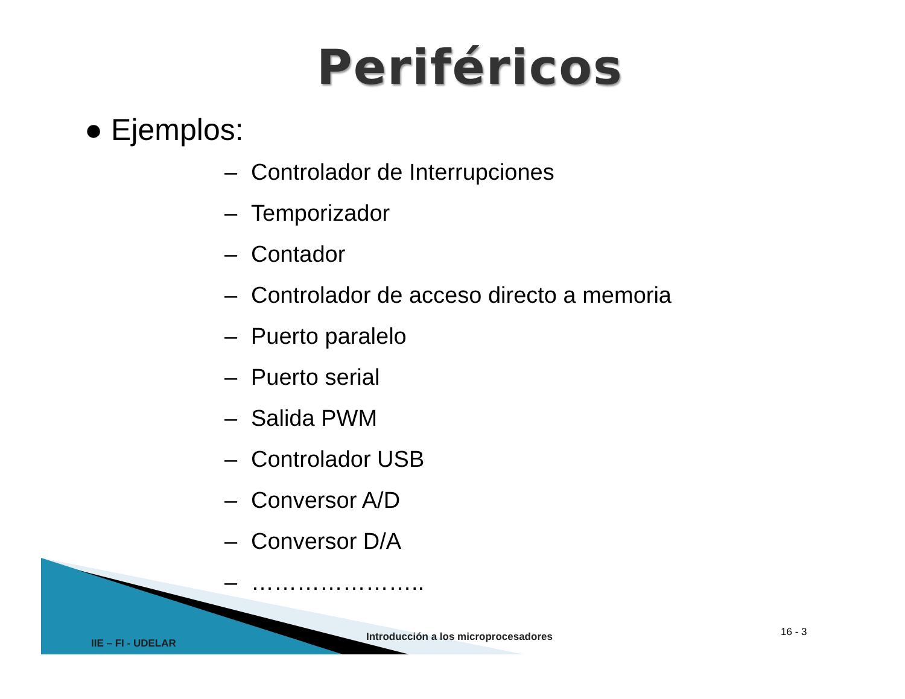Periféricos
● Ejemplos:
– Controlador de Interrupciones
– Temporizador
– Contador
– Controlador de acceso directo a memoria
– Puerto paralelo
– Puerto serial
– Salida PWM
– Controlador USB
– Conversor A/D
– Conversor D/A
– …………………..
IIE – FI - UDELAR
Introducción a los microprocesadores
16 - 3